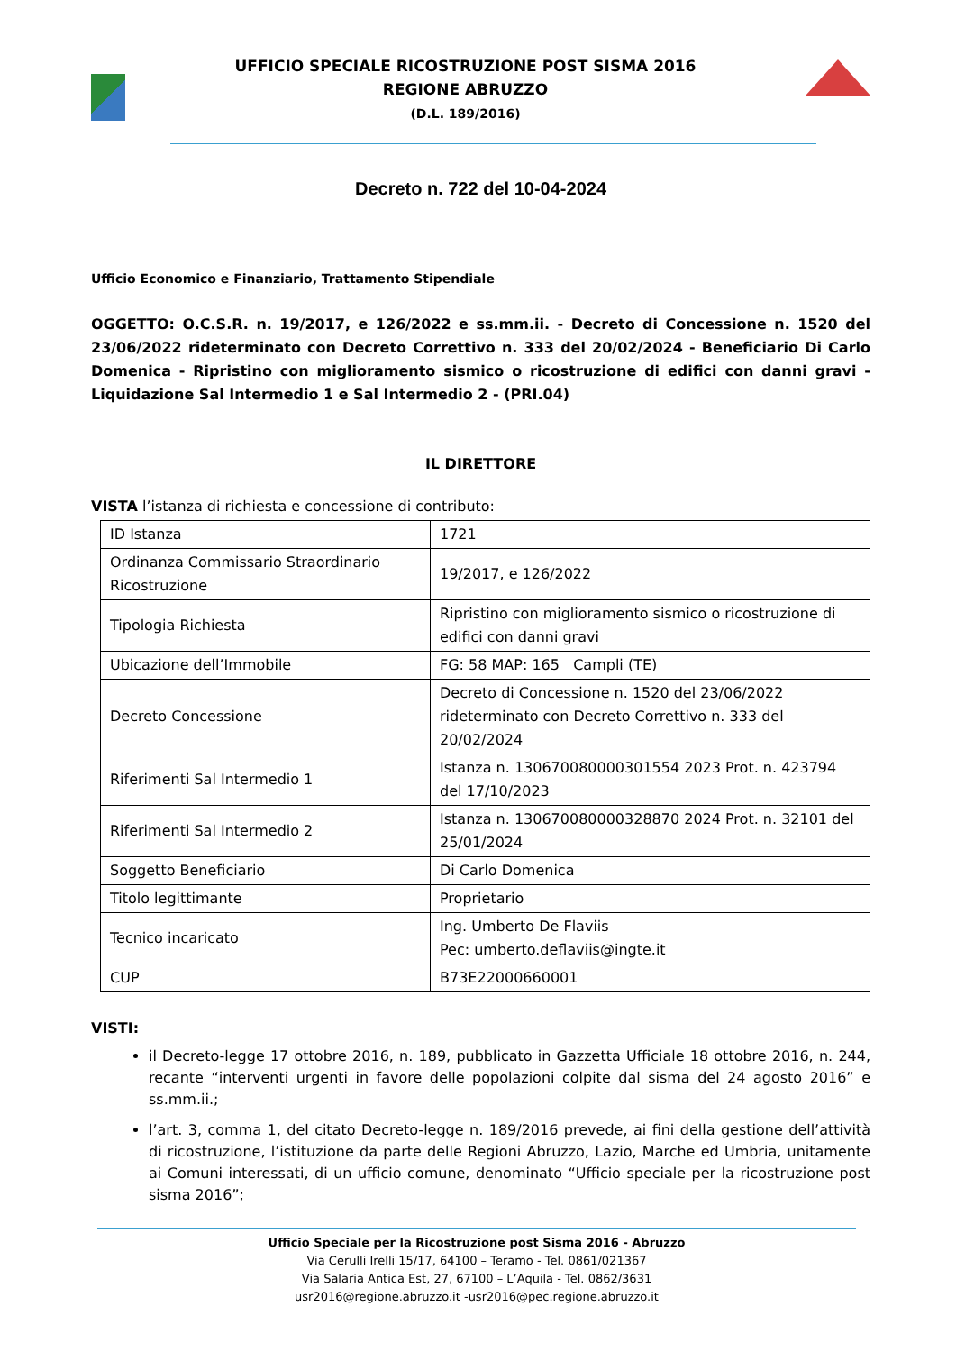UFFICIO SPECIALE RICOSTRUZIONE POST SISMA 2016
REGIONE ABRUZZO
(D.L. 189/2016)
Decreto n. 722 del 10-04-2024
Ufficio Economico e Finanziario, Trattamento Stipendiale
OGGETTO: O.C.S.R. n. 19/2017, e 126/2022 e ss.mm.ii. - Decreto di Concessione n. 1520 del 23/06/2022 rideterminato con Decreto Correttivo n. 333 del 20/02/2024 - Beneficiario Di Carlo Domenica - Ripristino con miglioramento sismico o ricostruzione di edifici con danni gravi - Liquidazione Sal Intermedio 1 e Sal Intermedio 2 - (PRI.04)
IL DIRETTORE
VISTA l’istanza di richiesta e concessione di contributo:
| ID Istanza | 1721 |
| Ordinanza Commissario Straordinario Ricostruzione | 19/2017, e 126/2022 |
| Tipologia Richiesta | Ripristino con miglioramento sismico o ricostruzione di edifici con danni gravi |
| Ubicazione dell’Immobile | FG: 58 MAP: 165 Campli (TE) |
| Decreto Concessione | Decreto di Concessione n. 1520 del 23/06/2022 rideterminato con Decreto Correttivo n. 333 del 20/02/2024 |
| Riferimenti Sal Intermedio 1 | Istanza n. 130670080000301554 2023 Prot. n. 423794 del 17/10/2023 |
| Riferimenti Sal Intermedio 2 | Istanza n. 130670080000328870 2024 Prot. n. 32101 del 25/01/2024 |
| Soggetto Beneficiario | Di Carlo Domenica |
| Titolo legittimante | Proprietario |
| Tecnico incaricato | Ing. Umberto De Flaviis Pec: umberto.deflaviis@ingte.it |
| CUP | B73E22000660001 |
VISTI:
il Decreto-legge 17 ottobre 2016, n. 189, pubblicato in Gazzetta Ufficiale 18 ottobre 2016, n. 244, recante “interventi urgenti in favore delle popolazioni colpite dal sisma del 24 agosto 2016” e ss.mm.ii.;
l’art. 3, comma 1, del citato Decreto-legge n. 189/2016 prevede, ai fini della gestione dell’attività di ricostruzione, l’istituzione da parte delle Regioni Abruzzo, Lazio, Marche ed Umbria, unitamente ai Comuni interessati, di un ufficio comune, denominato “Ufficio speciale per la ricostruzione post sisma 2016”;
Ufficio Speciale per la Ricostruzione post Sisma 2016 - Abruzzo
Via Cerulli Irelli 15/17, 64100 – Teramo - Tel. 0861/021367
Via Salaria Antica Est, 27, 67100 – L’Aquila - Tel. 0862/3631
usr2016@regione.abruzzo.it -usr2016@pec.regione.abruzzo.it